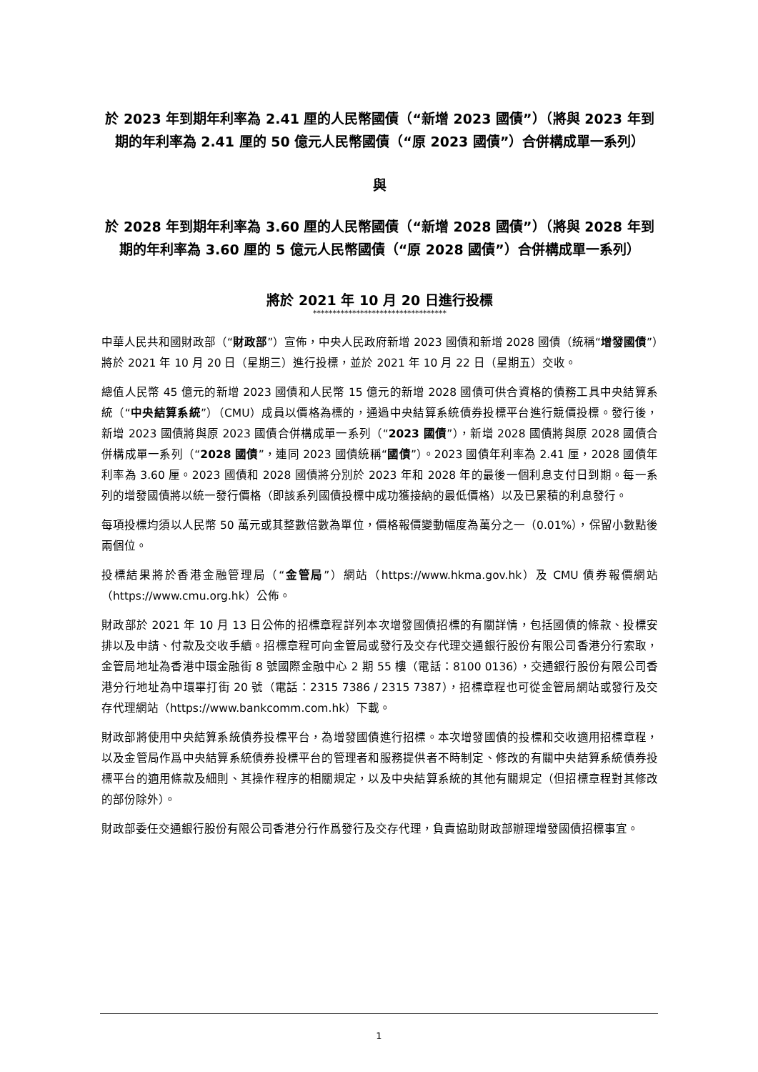於 2023 年到期年利率為 2.41 厘的人民幣國債（“新增 2023 國債”）（將與 2023 年到期的年利率為 2.41 厘的 50 億元人民幣國債（“原 2023 國債”）合併構成單一系列）
與
於 2028 年到期年利率為 3.60 厘的人民幣國債（“新增 2028 國債”）（將與 2028 年到期的年利率為 3.60 厘的 5 億元人民幣國債（“原 2028 國債”）合併構成單一系列）
將於 2021 年 10 月 20 日進行投標
**********************************
中華人民共和國財政部（“財政部”）宣佈，中央人民政府新增 2023 國債和新增 2028 國債（統稱“增發國債”）將於 2021 年 10 月 20 日（星期三）進行投標，並於 2021 年 10 月 22 日（星期五）交收。
總值人民幣 45 億元的新增 2023 國債和人民幣 15 億元的新增 2028 國債可供合資格的債務工具中央結算系統（“中央結算系統”）（CMU）成員以價格為標的，通過中央結算系統債券投標平台進行競價投標。發行後，新增 2023 國債將與原 2023 國債合併構成單一系列（“2023 國債”），新增 2028 國債將與原 2028 國債合併構成單一系列（“2028 國債”，連同 2023 國債統稱“國債”）。2023 國債年利率為 2.41 厘，2028 國債年利率為 3.60 厘。2023 國債和 2028 國債將分別於 2023 年和 2028 年的最後一個利息支付日到期。每一系列的增發國債將以統一發行價格（即該系列國債投標中成功獲接納的最低價格）以及已累積的利息發行。
每項投標均須以人民幣 50 萬元或其整數倍數為單位，價格報價變動幅度為萬分之一（0.01%），保留小數點後兩個位。
投標結果將於香港金融管理局（“金管局”）網站（https://www.hkma.gov.hk）及 CMU 債券報價網站（https://www.cmu.org.hk）公佈。
財政部於 2021 年 10 月 13 日公佈的招標章程詳列本次增發國債招標的有關詳情，包括國債的條款、投標安排以及申請、付款及交收手續。招標章程可向金管局或發行及交存代理交通銀行股份有限公司香港分行索取，金管局地址為香港中環金融街 8 號國際金融中心 2 期 55 樓（電話：8100 0136），交通銀行股份有限公司香港分行地址為中環畢打街 20 號（電話：2315 7386 / 2315 7387），招標章程也可從金管局網站或發行及交存代理網站（https://www.bankcomm.com.hk）下載。
財政部將使用中央結算系統債券投標平台，為增發國債進行招標。本次增發國債的投標和交收適用招標章程，以及金管局作爲中央結算系統債券投標平台的管理者和服務提供者不時制定、修改的有關中央結算系統債券投標平台的適用條款及細則、其操作程序的相關規定，以及中央結算系統的其他有關規定（但招標章程對其修改的部份除外）。
財政部委任交通銀行股份有限公司香港分行作爲發行及交存代理，負責協助財政部辦理增發國債招標事宜。
1